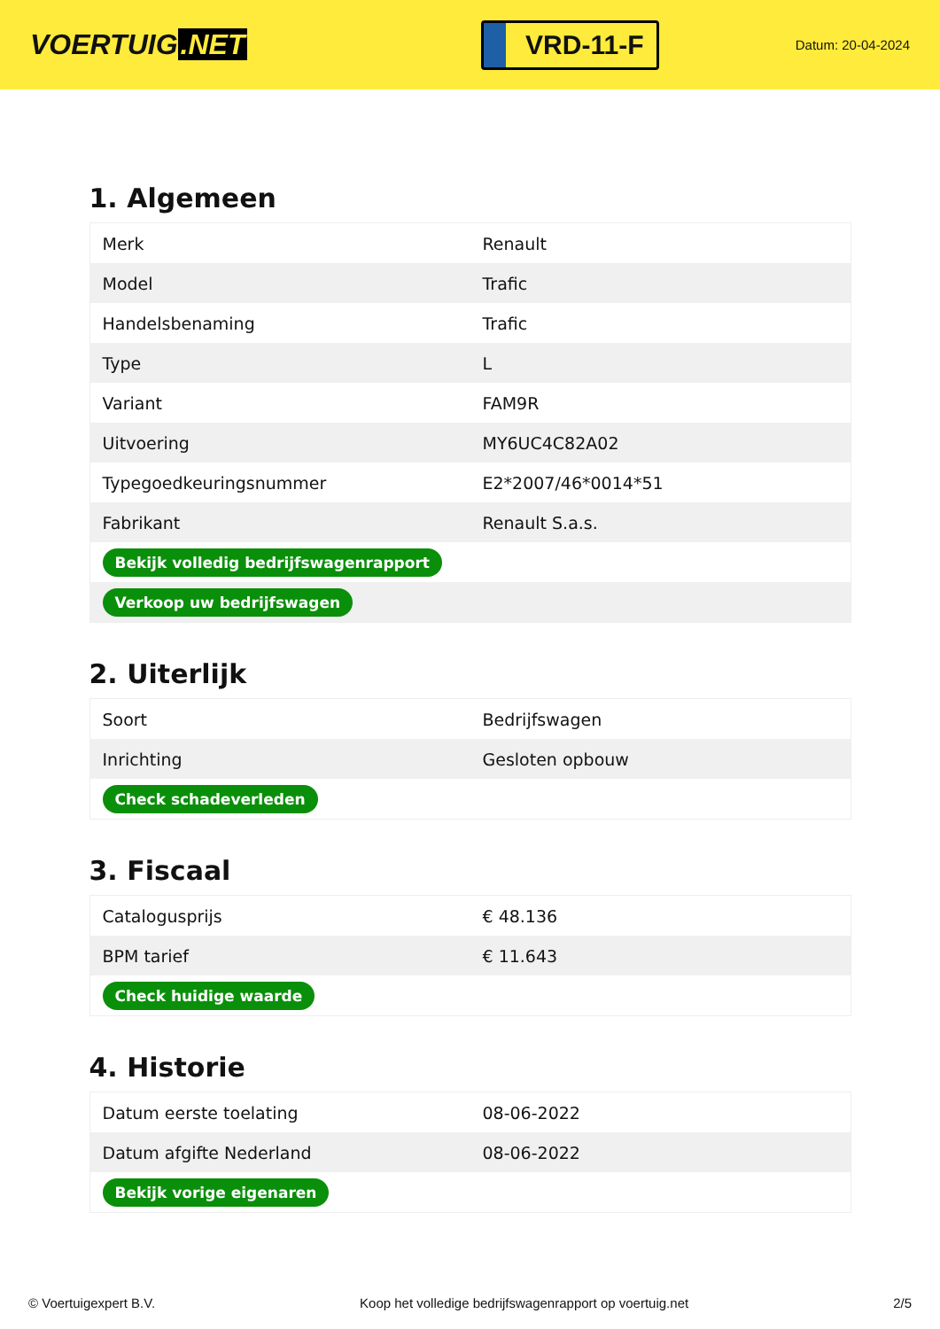VOERTUIG.NET
VRD-11-F
Datum: 20-04-2024
1. Algemeen
| Merk | Renault |
| Model | Trafic |
| Handelsbenaming | Trafic |
| Type | L |
| Variant | FAM9R |
| Uitvoering | MY6UC4C82A02 |
| Typegoedkeuringsnummer | E2*2007/46*0014*51 |
| Fabrikant | Renault S.a.s. |
| Bekijk volledig bedrijfswagenrapport | |
| Verkoop uw bedrijfswagen | |
2. Uiterlijk
| Soort | Bedrijfswagen |
| Inrichting | Gesloten opbouw |
| Check schadeverleden | |
3. Fiscaal
| Catalogusprijs | € 48.136 |
| BPM tarief | € 11.643 |
| Check huidige waarde | |
4. Historie
| Datum eerste toelating | 08-06-2022 |
| Datum afgifte Nederland | 08-06-2022 |
| Bekijk vorige eigenaren | |
© Voertuigexpert B.V. Koop het volledige bedrijfswagenrapport op voertuig.net 2/5